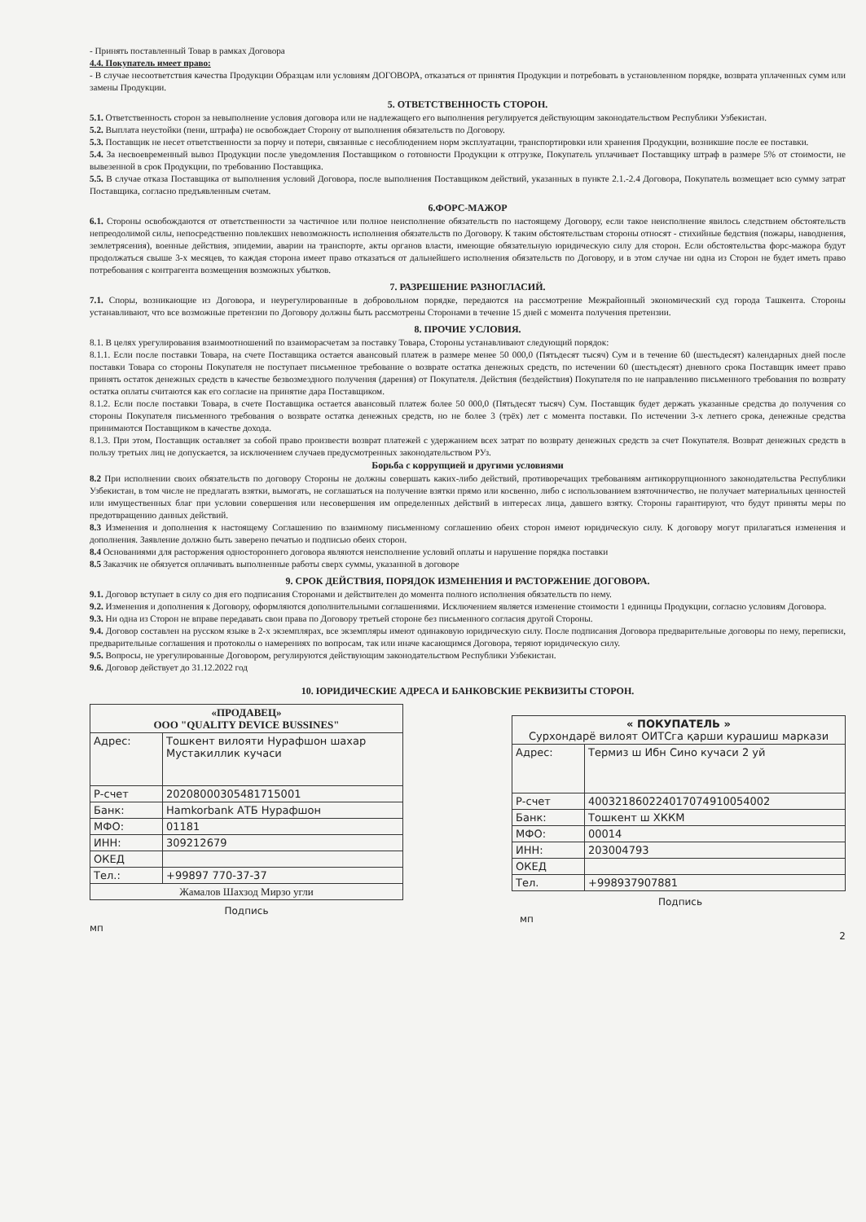- Принять поставленный Товар в рамках Договора
4.4. Покупатель имеет право:
- В случае несоответствия качества Продукции Образцам или условиям ДОГОВОРА, отказаться от принятия Продукции и потребовать в установленном порядке, возврата уплаченных сумм или замены Продукции.
5. ОТВЕТСТВЕННОСТЬ СТОРОН.
5.1. Ответственность сторон за невыполнение условия договора или не надлежащего его выполнения регулируется действующим законодательством Республики Узбекистан.
5.2. Выплата неустойки (пени, штрафа) не освобождает Сторону от выполнения обязательств по Договору.
5.3. Поставщик не несет ответственности за порчу и потери, связанные с несоблюдением норм эксплуатации, транспортировки или хранения Продукции, возникшие после ее поставки.
5.4. За несвоевременный вывоз Продукции после уведомления Поставщиком о готовности Продукции к отгрузке, Покупатель уплачивает Поставщику штраф в размере 5% от стоимости, не вывезенной в срок Продукции, по требованию Поставщика.
5.5. В случае отказа Поставщика от выполнения условий Договора, после выполнения Поставщиком действий, указанных в пункте 2.1.-2.4 Договора, Покупатель возмещает всю сумму затрат Поставщика, согласно предъявленным счетам.
6.ФОРС-МАЖОР
6.1. Стороны освобождаются от ответственности за частичное или полное неисполнение обязательств по настоящему Договору, если такое неисполнение явилось следствием обстоятельств непреодолимой силы, непосредственно повлекших невозможность исполнения обязательств по Договору. К таким обстоятельствам стороны относят - стихийные бедствия (пожары, наводнения, землетрясения), военные действия, эпидемии, аварии на транспорте, акты органов власти, имеющие обязательную юридическую силу для сторон. Если обстоятельства форс-мажора будут продолжаться свыше 3-х месяцев, то каждая сторона имеет право отказаться от дальнейшего исполнения обязательств по Договору, и в этом случае ни одна из Сторон не будет иметь право потребования с контрагента возмещения возможных убытков.
7. РАЗРЕШЕНИЕ РАЗНОГЛАСИЙ.
7.1. Споры, возникающие из Договора, и неурегулированные в добровольном порядке, передаются на рассмотрение Межрайонный экономический суд города Ташкента. Стороны устанавливают, что все возможные претензии по Договору должны быть рассмотрены Сторонами в течение 15 дней с момента получения претензии.
8. ПРОЧИЕ УСЛОВИЯ.
8.1. В целях урегулирования взаимоотношений по взаиморасчетам за поставку Товара, Стороны устанавливают следующий порядок:
8.1.1. Если после поставки Товара, на счете Поставщика остается авансовый платеж в размере менее 50 000,0 (Пятьдесят тысяч) Сум и в течение 60 (шестьдесят) календарных дней после поставки Товара со стороны Покупателя не поступает письменное требование о возврате остатка денежных средств, по истечении 60 (шестьдесят) дневного срока Поставщик имеет право принять остаток денежных средств в качестве безвозмездного получения (дарения) от Покупателя. Действия (бездействия) Покупателя по не направлению письменного требования по возврату остатка оплаты считаются как его согласие на принятие дара Поставщиком.
8.1.2. Если после поставки Товара, в счете Поставщика остается авансовый платеж более 50 000,0 (Пятьдесят тысяч) Сум. Поставщик будет держать указанные средства до получения со стороны Покупателя письменного требования о возврате остатка денежных средств, но не более 3 (трёх) лет с момента поставки. По истечении 3-х летнего срока, денежные средства принимаются Поставщиком в качестве дохода.
8.1.3. При этом, Поставщик оставляет за собой право произвести возврат платежей с удержанием всех затрат по возврату денежных средств за счет Покупателя. Возврат денежных средств в пользу третьих лиц не допускается, за исключением случаев предусмотренных законодательством РУз.
Борьба с коррупцией и другими условиями
8.2 При исполнении своих обязательств по договору Стороны не должны совершать каких-либо действий, противоречащих требованиям антикоррупционного законодательства Республики Узбекистан, в том числе не предлагать взятки, вымогать, не соглашаться на получение взятки прямо или косвенно, либо с использованием взяточничество, не получает материальных ценностей или имущественных благ при условии совершения или несовершения им определенных действий в интересах лица, давшего взятку. Стороны гарантируют, что будут приняты меры по предотвращению данных действий.
8.3 Изменения и дополнения к настоящему Соглашению по взаимному письменному соглашению обеих сторон имеют юридическую силу. К договору могут прилагаться изменения и дополнения. Заявление должно быть заверено печатью и подписью обеих сторон.
8.4 Основаниями для расторжения одностороннего договора являются неисполнение условий оплаты и нарушение порядка поставки
8.5 Заказчик не обязуется оплачивать выполненные работы сверх суммы, указанной в договоре
9. СРОК ДЕЙСТВИЯ, ПОРЯДОК ИЗМЕНЕНИЯ И РАСТОРЖЕНИЕ ДОГОВОРА.
9.1. Договор вступает в силу со дня его подписания Сторонами и действителен до момента полного исполнения обязательств по нему.
9.2. Изменения и дополнения к Договору, оформляются дополнительными соглашениями. Исключением является изменение стоимости 1 единицы Продукции, согласно условиям Договора.
9.3. Ни одна из Сторон не вправе передавать свои права по Договору третьей стороне без письменного согласия другой Стороны.
9.4. Договор составлен на русском языке в 2-х экземплярах, все экземпляры имеют одинаковую юридическую силу. После подписания Договора предварительные договоры по нему, переписки, предварительные соглашения и протоколы о намерениях по вопросам, так или иначе касающимся Договора, теряют юридическую силу.
9.5. Вопросы, не урегулированные Договором, регулируются действующим законодательством Республики Узбекистан.
9.6. Договор действует до 31.12.2022 год
10. ЮРИДИЧЕСКИЕ АДРЕСА И БАНКОВСКИЕ РЕКВИЗИТЫ СТОРОН.
| «ПРОДАВЕЦ» ООО "QUALITY DEVICE BUSSINES" | |
| --- | --- |
| Адрес: | Тошкент вилояти Нурафшон шахар Мустакиллик кучаси |
| Р-счет | 20208000305481715001 |
| Банк: | Hamkorbank АТБ Нурафшон |
| МФО: | 01181 |
| ИНН: | 309212679 |
| ОКЕД | |
| Тел.: | +99897 770-37-37 |
| Жамалов Шахзод Мирзо угли | |
Подпись
мп
| « ПОКУПАТЕЛЬ » Сурхондарё вилоят ОИТСга қарши курашиш маркази | |
| --- | --- |
| Адрес: | Термиз ш Ибн Сино кучаси 2 уй |
| Р-счет | 400321860224017074910054002 |
| Банк: | Тошкент ш ХККМ |
| МФО: | 00014 |
| ИНН: | 203004793 |
| ОКЕД | |
| Тел. | +998937907881 |
Подпись
мп
2